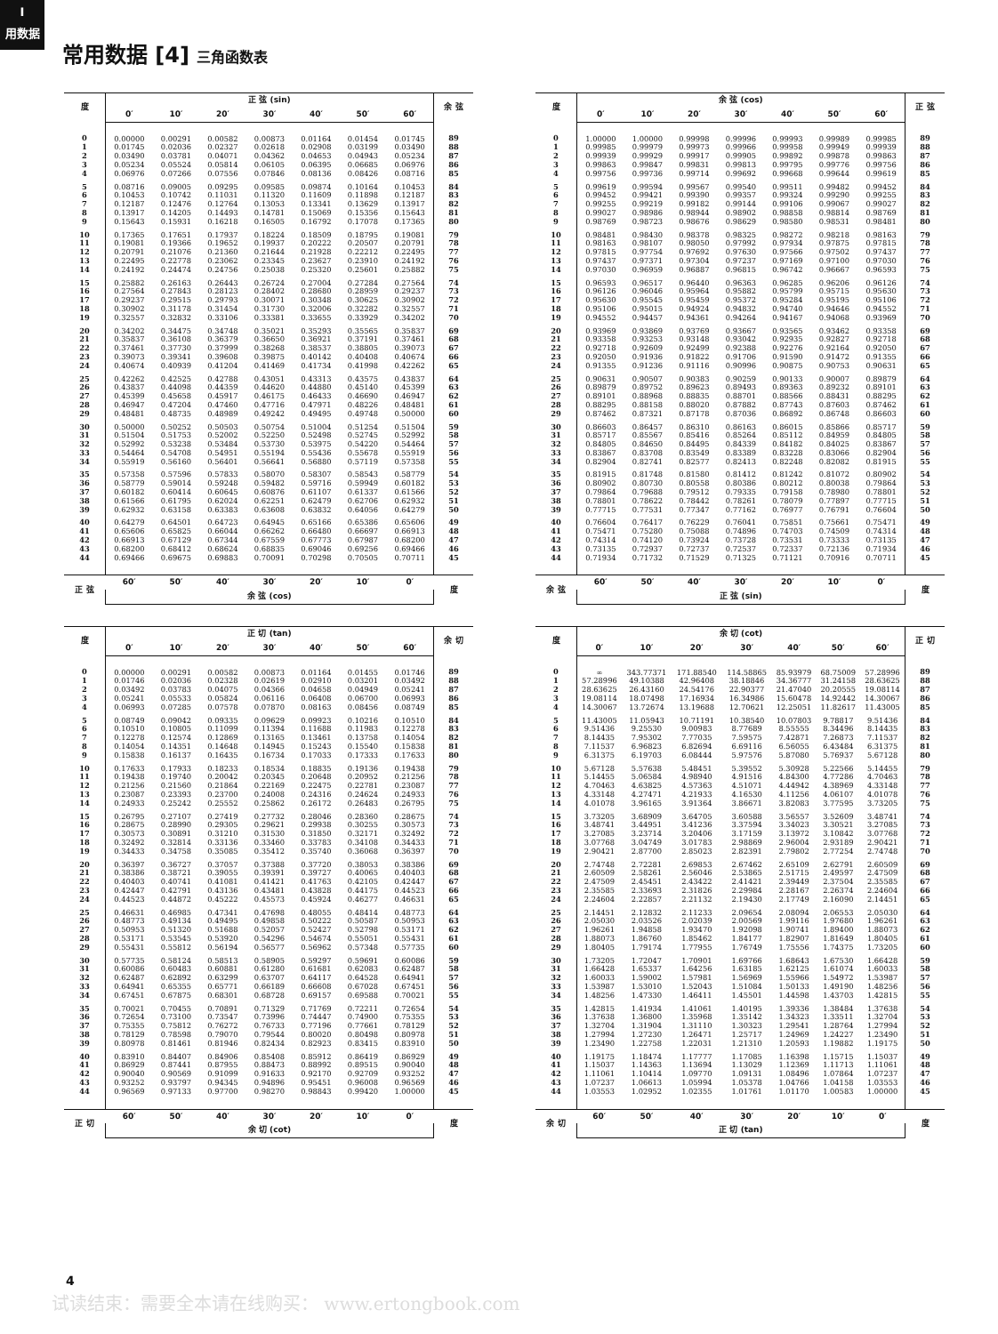Ⅰ
用数据
常用数据 [4] 三角函数表
| 度 | 正 弦 (sin) | | | | | | | 余 弦 |
| --- | --- | --- | --- | --- | --- | --- | --- | --- |
| | 0′ | 10′ | 20′ | 30′ | 40′ | 50′ | 60′ | |
| 0 | 0.00000 | 0.00291 | 0.00582 | 0.00873 | 0.01164 | 0.01454 | 0.01745 | 89 |
| 1 | 0.01745 | 0.02036 | 0.02327 | 0.02618 | 0.02908 | 0.03199 | 0.03490 | 88 |
| 2 | 0.03490 | 0.03781 | 0.04071 | 0.04362 | 0.04653 | 0.04943 | 0.05234 | 87 |
| 3 | 0.05234 | 0.05524 | 0.05814 | 0.06105 | 0.06395 | 0.06685 | 0.06976 | 86 |
| 4 | 0.06976 | 0.07266 | 0.07556 | 0.07846 | 0.08136 | 0.08426 | 0.08716 | 85 |
| 5 | 0.08716 | 0.09005 | 0.09295 | 0.09585 | 0.09874 | 0.10164 | 0.10453 | 84 |
| 6 | 0.10453 | 0.10742 | 0.11031 | 0.11320 | 0.11609 | 0.11898 | 0.12187 | 83 |
| 7 | 0.12187 | 0.12476 | 0.12764 | 0.13053 | 0.13341 | 0.13629 | 0.13917 | 82 |
| 8 | 0.13917 | 0.14205 | 0.14493 | 0.14781 | 0.15069 | 0.15356 | 0.15643 | 81 |
| 9 | 0.15643 | 0.15931 | 0.16218 | 0.16505 | 0.16792 | 0.17078 | 0.17365 | 80 |
| 10 | 0.17365 | 0.17651 | 0.17937 | 0.18224 | 0.18509 | 0.18795 | 0.19081 | 79 |
| 11 | 0.19081 | 0.19366 | 0.19652 | 0.19937 | 0.20222 | 0.20507 | 0.20791 | 78 |
| 12 | 0.20791 | 0.21076 | 0.21360 | 0.21644 | 0.21928 | 0.22212 | 0.22495 | 77 |
| 13 | 0.22495 | 0.22778 | 0.23062 | 0.23345 | 0.23627 | 0.23910 | 0.24192 | 76 |
| 14 | 0.24192 | 0.24474 | 0.24756 | 0.25038 | 0.25320 | 0.25601 | 0.25882 | 75 |
| 15 | 0.25882 | 0.26163 | 0.26443 | 0.26724 | 0.27004 | 0.27284 | 0.27564 | 74 |
| 16 | 0.27564 | 0.27843 | 0.28123 | 0.28402 | 0.28680 | 0.28959 | 0.29237 | 73 |
| 17 | 0.29237 | 0.29515 | 0.29793 | 0.30071 | 0.30348 | 0.30625 | 0.30902 | 72 |
| 18 | 0.30902 | 0.31178 | 0.31454 | 0.31730 | 0.32006 | 0.32282 | 0.32557 | 71 |
| 19 | 0.32557 | 0.32832 | 0.33106 | 0.33381 | 0.33655 | 0.33929 | 0.34202 | 70 |
| 20 | 0.34202 | 0.34475 | 0.34748 | 0.35021 | 0.35293 | 0.35565 | 0.35837 | 69 |
| 21 | 0.35837 | 0.36108 | 0.36379 | 0.36650 | 0.36921 | 0.37191 | 0.37461 | 68 |
| 22 | 0.37461 | 0.37730 | 0.37999 | 0.38268 | 0.38537 | 0.38805 | 0.39073 | 67 |
| 23 | 0.39073 | 0.39341 | 0.39608 | 0.39875 | 0.40142 | 0.40408 | 0.40674 | 66 |
| 24 | 0.40674 | 0.40939 | 0.41204 | 0.41469 | 0.41734 | 0.41998 | 0.42262 | 65 |
| 25 | 0.42262 | 0.42525 | 0.42788 | 0.43051 | 0.43313 | 0.43575 | 0.43837 | 64 |
| 26 | 0.43837 | 0.44098 | 0.44359 | 0.44620 | 0.44880 | 0.45140 | 0.45399 | 63 |
| 27 | 0.45399 | 0.45658 | 0.45917 | 0.46175 | 0.46433 | 0.46690 | 0.46947 | 62 |
| 28 | 0.46947 | 0.47204 | 0.47460 | 0.47716 | 0.47971 | 0.48226 | 0.48481 | 61 |
| 29 | 0.48481 | 0.48735 | 0.48989 | 0.49242 | 0.49495 | 0.49748 | 0.50000 | 60 |
| 30 | 0.50000 | 0.50252 | 0.50503 | 0.50754 | 0.51004 | 0.51254 | 0.51504 | 59 |
| 31 | 0.51504 | 0.51753 | 0.52002 | 0.52250 | 0.52498 | 0.52745 | 0.52992 | 58 |
| 32 | 0.52992 | 0.53238 | 0.53484 | 0.53730 | 0.53975 | 0.54220 | 0.54464 | 57 |
| 33 | 0.54464 | 0.54708 | 0.54951 | 0.55194 | 0.55436 | 0.55678 | 0.55919 | 56 |
| 34 | 0.55919 | 0.56160 | 0.56401 | 0.56641 | 0.56880 | 0.57119 | 0.57358 | 55 |
| 35 | 0.57358 | 0.57596 | 0.57833 | 0.58070 | 0.58307 | 0.58543 | 0.58779 | 54 |
| 36 | 0.58779 | 0.59014 | 0.59248 | 0.59482 | 0.59716 | 0.59949 | 0.60182 | 53 |
| 37 | 0.60182 | 0.60414 | 0.60645 | 0.60876 | 0.61107 | 0.61337 | 0.61566 | 52 |
| 38 | 0.61566 | 0.61795 | 0.62024 | 0.62251 | 0.62479 | 0.62706 | 0.62932 | 51 |
| 39 | 0.62932 | 0.63158 | 0.63383 | 0.63608 | 0.63832 | 0.64056 | 0.64279 | 50 |
| 40 | 0.64279 | 0.64501 | 0.64723 | 0.64945 | 0.65166 | 0.65386 | 0.65606 | 49 |
| 41 | 0.65606 | 0.65825 | 0.66044 | 0.66262 | 0.66480 | 0.66697 | 0.66913 | 48 |
| 42 | 0.66913 | 0.67129 | 0.67344 | 0.67559 | 0.67773 | 0.67987 | 0.68200 | 47 |
| 43 | 0.68200 | 0.68412 | 0.68624 | 0.68835 | 0.69046 | 0.69256 | 0.69466 | 46 |
| 44 | 0.69466 | 0.69675 | 0.69883 | 0.70091 | 0.70298 | 0.70505 | 0.70711 | 45 |
| 正 弦 | 60′ | 50′ | 40′ | 30′ | 20′ | 10′ | 0′ | 度 |
| | 余 弦 (cos) | | | | | | | |
| 度 | 余 弦 (cos) | | | | | | | 正 弦 |
| --- | --- | --- | --- | --- | --- | --- | --- | --- |
| | 0′ | 10′ | 20′ | 30′ | 40′ | 50′ | 60′ | |
| 0 | 1.00000 | 1.00000 | 0.99998 | 0.99996 | 0.99993 | 0.99989 | 0.99985 | 89 |
| 1 | 0.99985 | 0.99979 | 0.99973 | 0.99966 | 0.99958 | 0.99949 | 0.99939 | 88 |
| 2 | 0.99939 | 0.99929 | 0.99917 | 0.99905 | 0.99892 | 0.99878 | 0.99863 | 87 |
| 3 | 0.99863 | 0.99847 | 0.99831 | 0.99813 | 0.99795 | 0.99776 | 0.99756 | 86 |
| 4 | 0.99756 | 0.99736 | 0.99714 | 0.99692 | 0.99668 | 0.99644 | 0.99619 | 85 |
| 5 | 0.99619 | 0.99594 | 0.99567 | 0.99540 | 0.99511 | 0.99482 | 0.99452 | 84 |
| 6 | 0.99452 | 0.99421 | 0.99390 | 0.99357 | 0.99324 | 0.99290 | 0.99255 | 83 |
| 7 | 0.99255 | 0.99219 | 0.99182 | 0.99144 | 0.99106 | 0.99067 | 0.99027 | 82 |
| 8 | 0.99027 | 0.98986 | 0.98944 | 0.98902 | 0.98858 | 0.98814 | 0.98769 | 81 |
| 9 | 0.98769 | 0.98723 | 0.98676 | 0.98629 | 0.98580 | 0.98531 | 0.98481 | 80 |
| 10 | 0.98481 | 0.98430 | 0.98378 | 0.98325 | 0.98272 | 0.98218 | 0.98163 | 79 |
| 11 | 0.98163 | 0.98107 | 0.98050 | 0.97992 | 0.97934 | 0.97875 | 0.97815 | 78 |
| 12 | 0.97815 | 0.97754 | 0.97692 | 0.97630 | 0.97566 | 0.97502 | 0.97437 | 77 |
| 13 | 0.97437 | 0.97371 | 0.97304 | 0.97237 | 0.97169 | 0.97100 | 0.97030 | 76 |
| 14 | 0.97030 | 0.96959 | 0.96887 | 0.96815 | 0.96742 | 0.96667 | 0.96593 | 75 |
| 15 | 0.96593 | 0.96517 | 0.96440 | 0.96363 | 0.96285 | 0.96206 | 0.96126 | 74 |
| 16 | 0.96126 | 0.96046 | 0.95964 | 0.95882 | 0.95799 | 0.95715 | 0.95630 | 73 |
| 17 | 0.95630 | 0.95545 | 0.95459 | 0.95372 | 0.95284 | 0.95195 | 0.95106 | 72 |
| 18 | 0.95106 | 0.95015 | 0.94924 | 0.94832 | 0.94740 | 0.94646 | 0.94552 | 71 |
| 19 | 0.94552 | 0.94457 | 0.94361 | 0.94264 | 0.94167 | 0.94068 | 0.93969 | 70 |
| 20 | 0.93969 | 0.93869 | 0.93769 | 0.93667 | 0.93565 | 0.93462 | 0.93358 | 69 |
| 21 | 0.93358 | 0.93253 | 0.93148 | 0.93042 | 0.92935 | 0.92827 | 0.92718 | 68 |
| 22 | 0.92718 | 0.92609 | 0.92499 | 0.92388 | 0.92276 | 0.92164 | 0.92050 | 67 |
| 23 | 0.92050 | 0.91936 | 0.91822 | 0.91706 | 0.91590 | 0.91472 | 0.91355 | 66 |
| 24 | 0.91355 | 0.91236 | 0.91116 | 0.90996 | 0.90875 | 0.90753 | 0.90631 | 65 |
| 25 | 0.90631 | 0.90507 | 0.90383 | 0.90259 | 0.90133 | 0.90007 | 0.89879 | 64 |
| 26 | 0.89879 | 0.89752 | 0.89623 | 0.89493 | 0.89363 | 0.89232 | 0.89101 | 63 |
| 27 | 0.89101 | 0.88968 | 0.88835 | 0.88701 | 0.88566 | 0.88431 | 0.88295 | 62 |
| 28 | 0.88295 | 0.88158 | 0.88020 | 0.87882 | 0.87743 | 0.87603 | 0.87462 | 61 |
| 29 | 0.87462 | 0.87321 | 0.87178 | 0.87036 | 0.86892 | 0.86748 | 0.86603 | 60 |
| 30 | 0.86603 | 0.86457 | 0.86310 | 0.86163 | 0.86015 | 0.85866 | 0.85717 | 59 |
| 31 | 0.85717 | 0.85567 | 0.85416 | 0.85264 | 0.85112 | 0.84959 | 0.84805 | 58 |
| 32 | 0.84805 | 0.84650 | 0.84495 | 0.84339 | 0.84182 | 0.84025 | 0.83867 | 57 |
| 33 | 0.83867 | 0.83708 | 0.83549 | 0.83389 | 0.83228 | 0.83066 | 0.82904 | 56 |
| 34 | 0.82904 | 0.82741 | 0.82577 | 0.82413 | 0.82248 | 0.82082 | 0.81915 | 55 |
| 35 | 0.81915 | 0.81748 | 0.81580 | 0.81412 | 0.81242 | 0.81072 | 0.80902 | 54 |
| 36 | 0.80902 | 0.80730 | 0.80558 | 0.80386 | 0.80212 | 0.80038 | 0.79864 | 53 |
| 37 | 0.79864 | 0.79688 | 0.79512 | 0.79335 | 0.79158 | 0.78980 | 0.78801 | 52 |
| 38 | 0.78801 | 0.78622 | 0.78442 | 0.78261 | 0.78079 | 0.77897 | 0.77715 | 51 |
| 39 | 0.77715 | 0.77531 | 0.77347 | 0.77162 | 0.76977 | 0.76791 | 0.76604 | 50 |
| 40 | 0.76604 | 0.76417 | 0.76229 | 0.76041 | 0.75851 | 0.75661 | 0.75471 | 49 |
| 41 | 0.75471 | 0.75280 | 0.75088 | 0.74896 | 0.74703 | 0.74509 | 0.74314 | 48 |
| 42 | 0.74314 | 0.74120 | 0.73924 | 0.73728 | 0.73531 | 0.73333 | 0.73135 | 47 |
| 43 | 0.73135 | 0.72937 | 0.72737 | 0.72537 | 0.72337 | 0.72136 | 0.71934 | 46 |
| 44 | 0.71934 | 0.71732 | 0.71529 | 0.71325 | 0.71121 | 0.70916 | 0.70711 | 45 |
| 余 弦 | 60′ | 50′ | 40′ | 30′ | 20′ | 10′ | 0′ | 度 |
| | 正 弦 (sin) | | | | | | | |
| 度 | 正 切 (tan) | | | | | | | 余 切 |
| --- | --- | --- | --- | --- | --- | --- | --- | --- |
| | 0′ | 10′ | 20′ | 30′ | 40′ | 50′ | 60′ | |
| 0 | 0.00000 | 0.00291 | 0.00582 | 0.00873 | 0.01164 | 0.01455 | 0.01746 | 89 |
| 1 | 0.01746 | 0.02036 | 0.02328 | 0.02619 | 0.02910 | 0.03201 | 0.03492 | 88 |
| 2 | 0.03492 | 0.03783 | 0.04075 | 0.04366 | 0.04658 | 0.04949 | 0.05241 | 87 |
| 3 | 0.05241 | 0.05533 | 0.05824 | 0.06116 | 0.06408 | 0.06700 | 0.06993 | 86 |
| 4 | 0.06993 | 0.07285 | 0.07578 | 0.07870 | 0.08163 | 0.08456 | 0.08749 | 85 |
| 5 | 0.08749 | 0.09042 | 0.09335 | 0.09629 | 0.09923 | 0.10216 | 0.10510 | 84 |
| 6 | 0.10510 | 0.10805 | 0.11099 | 0.11394 | 0.11688 | 0.11983 | 0.12278 | 83 |
| 7 | 0.12278 | 0.12574 | 0.12869 | 0.13165 | 0.13461 | 0.13758 | 0.14054 | 82 |
| 8 | 0.14054 | 0.14351 | 0.14648 | 0.14945 | 0.15243 | 0.15540 | 0.15838 | 81 |
| 9 | 0.15838 | 0.16137 | 0.16435 | 0.16734 | 0.17033 | 0.17333 | 0.17633 | 80 |
| 10 | 0.17633 | 0.17933 | 0.18233 | 0.18534 | 0.18835 | 0.19136 | 0.19438 | 79 |
| 11 | 0.19438 | 0.19740 | 0.20042 | 0.20345 | 0.20648 | 0.20952 | 0.21256 | 78 |
| 12 | 0.21256 | 0.21560 | 0.21864 | 0.22169 | 0.22475 | 0.22781 | 0.23087 | 77 |
| 13 | 0.23087 | 0.23393 | 0.23700 | 0.24008 | 0.24316 | 0.24624 | 0.24933 | 76 |
| 14 | 0.24933 | 0.25242 | 0.25552 | 0.25862 | 0.26172 | 0.26483 | 0.26795 | 75 |
| 15 | 0.26795 | 0.27107 | 0.27419 | 0.27732 | 0.28046 | 0.28360 | 0.28675 | 74 |
| 16 | 0.28675 | 0.28990 | 0.29305 | 0.29621 | 0.29938 | 0.30255 | 0.30573 | 73 |
| 17 | 0.30573 | 0.30891 | 0.31210 | 0.31530 | 0.31850 | 0.32171 | 0.32492 | 72 |
| 18 | 0.32492 | 0.32814 | 0.33136 | 0.33460 | 0.33783 | 0.34108 | 0.34433 | 71 |
| 19 | 0.34433 | 0.34758 | 0.35085 | 0.35412 | 0.35740 | 0.36068 | 0.36397 | 70 |
| 20 | 0.36397 | 0.36727 | 0.37057 | 0.37388 | 0.37720 | 0.38053 | 0.38386 | 69 |
| 21 | 0.38386 | 0.38721 | 0.39055 | 0.39391 | 0.39727 | 0.40065 | 0.40403 | 68 |
| 22 | 0.40403 | 0.40741 | 0.41081 | 0.41421 | 0.41763 | 0.42105 | 0.42447 | 67 |
| 23 | 0.42447 | 0.42791 | 0.43136 | 0.43481 | 0.43828 | 0.44175 | 0.44523 | 66 |
| 24 | 0.44523 | 0.44872 | 0.45222 | 0.45573 | 0.45924 | 0.46277 | 0.46631 | 65 |
| 25 | 0.46631 | 0.46985 | 0.47341 | 0.47698 | 0.48055 | 0.48414 | 0.48773 | 64 |
| 26 | 0.48773 | 0.49134 | 0.49495 | 0.49858 | 0.50222 | 0.50587 | 0.50953 | 63 |
| 27 | 0.50953 | 0.51320 | 0.51688 | 0.52057 | 0.52427 | 0.52798 | 0.53171 | 62 |
| 28 | 0.53171 | 0.53545 | 0.53920 | 0.54296 | 0.54674 | 0.55051 | 0.55431 | 61 |
| 29 | 0.55431 | 0.55812 | 0.56194 | 0.56577 | 0.56962 | 0.57348 | 0.57735 | 60 |
| 30 | 0.57735 | 0.58124 | 0.58513 | 0.58905 | 0.59297 | 0.59691 | 0.60086 | 59 |
| 31 | 0.60086 | 0.60483 | 0.60881 | 0.61280 | 0.61681 | 0.62083 | 0.62487 | 58 |
| 32 | 0.62487 | 0.62892 | 0.63299 | 0.63707 | 0.64117 | 0.64528 | 0.64941 | 57 |
| 33 | 0.64941 | 0.65355 | 0.65771 | 0.66189 | 0.66608 | 0.67028 | 0.67451 | 56 |
| 34 | 0.67451 | 0.67875 | 0.68301 | 0.68728 | 0.69157 | 0.69588 | 0.70021 | 55 |
| 35 | 0.70021 | 0.70455 | 0.70891 | 0.71329 | 0.71769 | 0.72211 | 0.72654 | 54 |
| 36 | 0.72654 | 0.73100 | 0.73547 | 0.73996 | 0.74447 | 0.74900 | 0.75355 | 53 |
| 37 | 0.75355 | 0.75812 | 0.76272 | 0.76733 | 0.77196 | 0.77661 | 0.78129 | 52 |
| 38 | 0.78129 | 0.78598 | 0.79070 | 0.79544 | 0.80020 | 0.80498 | 0.80978 | 51 |
| 39 | 0.80978 | 0.81461 | 0.81946 | 0.82434 | 0.82923 | 0.83415 | 0.83910 | 50 |
| 40 | 0.83910 | 0.84407 | 0.84906 | 0.85408 | 0.85912 | 0.86419 | 0.86929 | 49 |
| 41 | 0.86929 | 0.87441 | 0.87955 | 0.88473 | 0.88992 | 0.89515 | 0.90040 | 48 |
| 42 | 0.90040 | 0.90569 | 0.91099 | 0.91633 | 0.92170 | 0.92709 | 0.93252 | 47 |
| 43 | 0.93252 | 0.93797 | 0.94345 | 0.94896 | 0.95451 | 0.96008 | 0.96569 | 46 |
| 44 | 0.96569 | 0.97133 | 0.97700 | 0.98270 | 0.98843 | 0.99420 | 1.00000 | 45 |
| 正 切 | 60′ | 50′ | 40′ | 30′ | 20′ | 10′ | 0′ | 度 |
| | 余 切 (cot) | | | | | | | |
| 度 | 余 切 (cot) | | | | | | | 正 切 |
| --- | --- | --- | --- | --- | --- | --- | --- | --- |
| | 0′ | 10′ | 20′ | 30′ | 40′ | 50′ | 60′ | |
| 0 | ∞ | 343.77371 | 171.88540 | 114.58865 | 85.93979 | 68.75009 | 57.28996 | 89 |
| 1 | 57.28996 | 49.10388 | 42.96408 | 38.18846 | 34.36777 | 31.24158 | 28.63625 | 88 |
| 2 | 28.63625 | 26.43160 | 24.54176 | 22.90377 | 21.47040 | 20.20555 | 19.08114 | 87 |
| 3 | 19.08114 | 18.07498 | 17.16934 | 16.34986 | 15.60478 | 14.92442 | 14.30067 | 86 |
| 4 | 14.30067 | 13.72674 | 13.19688 | 12.70621 | 12.25051 | 11.82617 | 11.43005 | 85 |
| 5 | 11.43005 | 11.05943 | 10.71191 | 10.38540 | 10.07803 | 9.78817 | 9.51436 | 84 |
| 6 | 9.51436 | 9.25530 | 9.00983 | 8.77689 | 8.55555 | 8.34496 | 8.14435 | 83 |
| 7 | 8.14435 | 7.95302 | 7.77035 | 7.59575 | 7.42871 | 7.26873 | 7.11537 | 82 |
| 8 | 7.11537 | 6.96823 | 6.82694 | 6.69116 | 6.56055 | 6.43484 | 6.31375 | 81 |
| 9 | 6.31375 | 6.19703 | 6.08444 | 5.97576 | 5.87080 | 5.76937 | 5.67128 | 80 |
| 10 | 5.67128 | 5.57638 | 5.48451 | 5.39552 | 5.30928 | 5.22566 | 5.14455 | 79 |
| 11 | 5.14455 | 5.06584 | 4.98940 | 4.91516 | 4.84300 | 4.77286 | 4.70463 | 78 |
| 12 | 4.70463 | 4.63825 | 4.57363 | 4.51071 | 4.44942 | 4.38969 | 4.33148 | 77 |
| 13 | 4.33148 | 4.27471 | 4.21933 | 4.16530 | 4.11256 | 4.06107 | 4.01078 | 76 |
| 14 | 4.01078 | 3.96165 | 3.91364 | 3.86671 | 3.82083 | 3.77595 | 3.73205 | 75 |
| 15 | 3.73205 | 3.68909 | 3.64705 | 3.60588 | 3.56557 | 3.52609 | 3.48741 | 74 |
| 16 | 3.48741 | 3.44951 | 3.41236 | 3.37594 | 3.34023 | 3.30521 | 3.27085 | 73 |
| 17 | 3.27085 | 3.23714 | 3.20406 | 3.17159 | 3.13972 | 3.10842 | 3.07768 | 72 |
| 18 | 3.07768 | 3.04749 | 3.01783 | 2.98869 | 2.96004 | 2.93189 | 2.90421 | 71 |
| 19 | 2.90421 | 2.87700 | 2.85023 | 2.82391 | 2.79802 | 2.77254 | 2.74748 | 70 |
| 20 | 2.74748 | 2.72281 | 2.69853 | 2.67462 | 2.65109 | 2.62791 | 2.60509 | 69 |
| 21 | 2.60509 | 2.58261 | 2.56046 | 2.53865 | 2.51715 | 2.49597 | 2.47509 | 68 |
| 22 | 2.47509 | 2.45451 | 2.43422 | 2.41421 | 2.39449 | 2.37504 | 2.35585 | 67 |
| 23 | 2.35585 | 2.33693 | 2.31826 | 2.29984 | 2.28167 | 2.26374 | 2.24604 | 66 |
| 24 | 2.24604 | 2.22857 | 2.21132 | 2.19430 | 2.17749 | 2.16090 | 2.14451 | 65 |
| 25 | 2.14451 | 2.12832 | 2.11233 | 2.09654 | 2.08094 | 2.06553 | 2.05030 | 64 |
| 26 | 2.05030 | 2.03526 | 2.02039 | 2.00569 | 1.99116 | 1.97680 | 1.96261 | 63 |
| 27 | 1.96261 | 1.94858 | 1.93470 | 1.92098 | 1.90741 | 1.89400 | 1.88073 | 62 |
| 28 | 1.88073 | 1.86760 | 1.85462 | 1.84177 | 1.82907 | 1.81649 | 1.80405 | 61 |
| 29 | 1.80405 | 1.79174 | 1.77955 | 1.76749 | 1.75556 | 1.74375 | 1.73205 | 60 |
| 30 | 1.73205 | 1.72047 | 1.70901 | 1.69766 | 1.68643 | 1.67530 | 1.66428 | 59 |
| 31 | 1.66428 | 1.65337 | 1.64256 | 1.63185 | 1.62125 | 1.61074 | 1.60033 | 58 |
| 32 | 1.60033 | 1.59002 | 1.57981 | 1.56969 | 1.55966 | 1.54972 | 1.53987 | 57 |
| 33 | 1.53987 | 1.53010 | 1.52043 | 1.51084 | 1.50133 | 1.49190 | 1.48256 | 56 |
| 34 | 1.48256 | 1.47330 | 1.46411 | 1.45501 | 1.44598 | 1.43703 | 1.42815 | 55 |
| 35 | 1.42815 | 1.41934 | 1.41061 | 1.40195 | 1.39336 | 1.38484 | 1.37638 | 54 |
| 36 | 1.37638 | 1.36800 | 1.35968 | 1.35142 | 1.34323 | 1.33511 | 1.32704 | 53 |
| 37 | 1.32704 | 1.31904 | 1.31110 | 1.30323 | 1.29541 | 1.28764 | 1.27994 | 52 |
| 38 | 1.27994 | 1.27230 | 1.26471 | 1.25717 | 1.24969 | 1.24227 | 1.23490 | 51 |
| 39 | 1.23490 | 1.22758 | 1.22031 | 1.21310 | 1.20593 | 1.19882 | 1.19175 | 50 |
| 40 | 1.19175 | 1.18474 | 1.17777 | 1.17085 | 1.16398 | 1.15715 | 1.15037 | 49 |
| 41 | 1.15037 | 1.14363 | 1.13694 | 1.13029 | 1.12369 | 1.11713 | 1.11061 | 48 |
| 42 | 1.11061 | 1.10414 | 1.09770 | 1.09131 | 1.08496 | 1.07864 | 1.07237 | 47 |
| 43 | 1.07237 | 1.06613 | 1.05994 | 1.05378 | 1.04766 | 1.04158 | 1.03553 | 46 |
| 44 | 1.03553 | 1.02952 | 1.02355 | 1.01761 | 1.01170 | 1.00583 | 1.00000 | 45 |
| 余 切 | 60′ | 50′ | 40′ | 30′ | 20′ | 10′ | 0′ | 度 |
| | 正 切 (tan) | | | | | | | |
4
试读结束：需要全本请在线购买： www.ertongbook.com